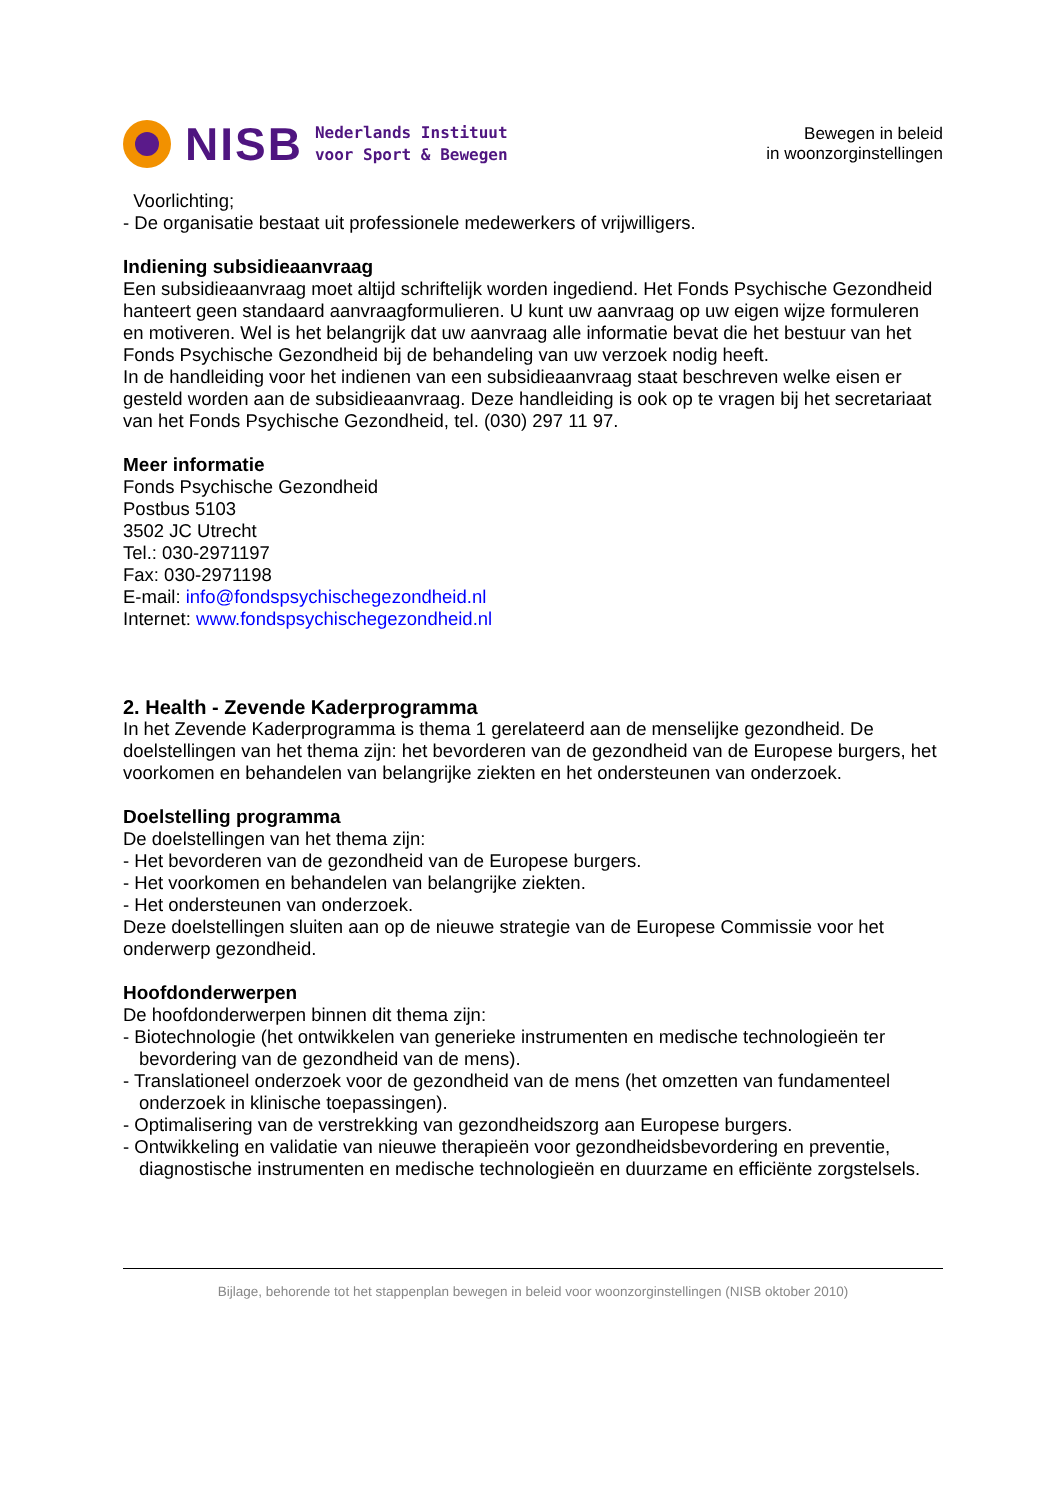NISB
Nederlands Instituut
voor Sport & Bewegen
Bewegen in beleid
in woonzorginstellingen
Voorlichting;
- De organisatie bestaat uit professionele medewerkers of vrijwilligers.
Indiening subsidieaanvraag
Een subsidieaanvraag moet altijd schriftelijk worden ingediend. Het Fonds Psychische Gezondheid hanteert geen standaard aanvraagformulieren. U kunt uw aanvraag op uw eigen wijze formuleren en motiveren. Wel is het belangrijk dat uw aanvraag alle informatie bevat die het bestuur van het Fonds Psychische Gezondheid bij de behandeling van uw verzoek nodig heeft.
In de handleiding voor het indienen van een subsidieaanvraag staat beschreven welke eisen er gesteld worden aan de subsidieaanvraag. Deze handleiding is ook op te vragen bij het secretariaat van het Fonds Psychische Gezondheid, tel. (030) 297 11 97.
Meer informatie
Fonds Psychische Gezondheid
Postbus 5103
3502 JC Utrecht
Tel.: 030-2971197
Fax: 030-2971198
E-mail: info@fondspsychischegezondheid.nl
Internet: www.fondspsychischegezondheid.nl
2. Health - Zevende Kaderprogramma
In het Zevende Kaderprogramma is thema 1 gerelateerd aan de menselijke gezondheid. De doelstellingen van het thema zijn: het bevorderen van de gezondheid van de Europese burgers, het voorkomen en behandelen van belangrijke ziekten en het ondersteunen van onderzoek.
Doelstelling programma
De doelstellingen van het thema zijn:
- Het bevorderen van de gezondheid van de Europese burgers.
- Het voorkomen en behandelen van belangrijke ziekten.
- Het ondersteunen van onderzoek.
Deze doelstellingen sluiten aan op de nieuwe strategie van de Europese Commissie voor het onderwerp gezondheid.
Hoofdonderwerpen
De hoofdonderwerpen binnen dit thema zijn:
- Biotechnologie (het ontwikkelen van generieke instrumenten en medische technologieën ter bevordering van de gezondheid van de mens).
- Translationeel onderzoek voor de gezondheid van de mens (het omzetten van fundamenteel onderzoek in klinische toepassingen).
- Optimalisering van de verstrekking van gezondheidszorg aan Europese burgers.
- Ontwikkeling en validatie van nieuwe therapieën voor gezondheidsbevordering en preventie, diagnostische instrumenten en medische technologieën en duurzame en efficiënte zorgstelsels.
Bijlage, behorende tot het stappenplan bewegen in beleid voor woonzorginstellingen (NISB oktober 2010)